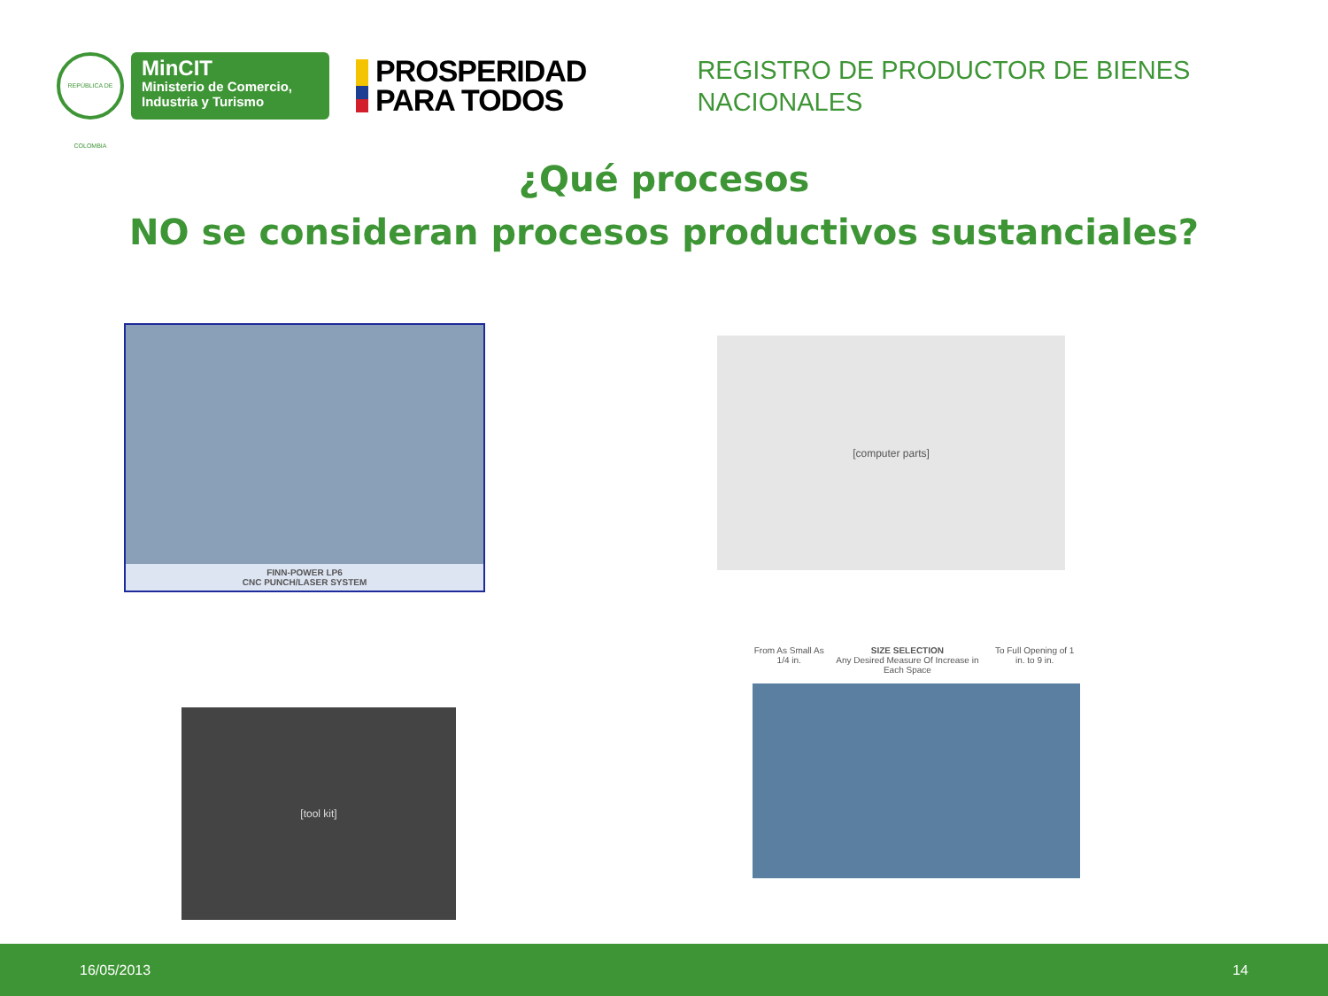REPÚBLICA DE COLOMBIA
MinCIT
Ministerio de Comercio,
Industria y Turismo
PROSPERIDAD
PARA TODOS
REGISTRO DE PRODUCTOR DE BIENES
NACIONALES
¿Qué procesos
NO se consideran procesos productivos sustanciales?
FINN-POWER LP6
CNC PUNCH/LASER SYSTEM
[computer parts]
[tool kit]
From As Small As 1/4 in. SIZE SELECTION
Any Desired Measure Of Increase in Each Space To Full Opening of 1 in. to 9 in.
16/05/2013 14